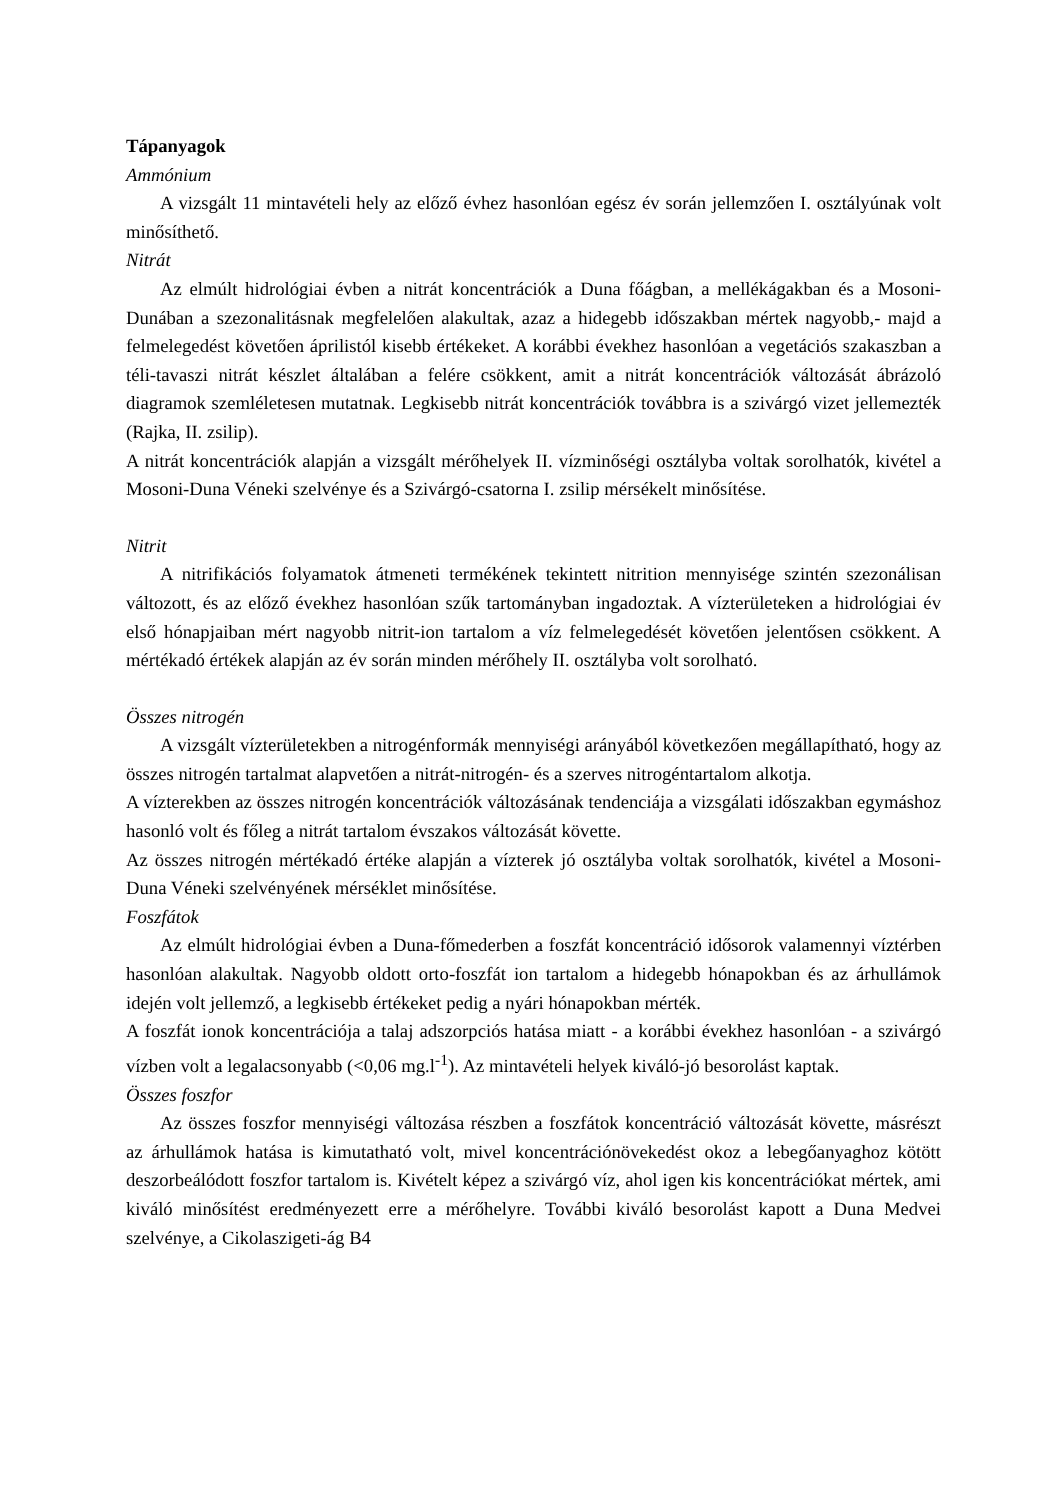Tápanyagok
Ammónium
A vizsgált 11 mintavételi hely az előző évhez hasonlóan egész év során jellemzően I. osztályúnak volt minősíthető.
Nitrát
Az elmúlt hidrológiai évben a nitrát koncentrációk a Duna főágban, a mellékágakban és a Mosoni-Dunában a szezonalitásnak megfelelően alakultak, azaz a hidegebb időszakban mértek nagyobb,- majd a felmelegedést követően áprilistól kisebb értékeket. A korábbi évekhez hasonlóan a vegetációs szakaszban a téli-tavaszi nitrát készlet általában a felére csökkent, amit a nitrát koncentrációk változását ábrázoló diagramok szemléletesen mutatnak. Legkisebb nitrát koncentrációk továbbra is a szivárgó vizet jellemezték (Rajka, II. zsilip).
A nitrát koncentrációk alapján a vizsgált mérőhelyek II. vízminőségi osztályba voltak sorolhatók, kivétel a Mosoni-Duna Véneki szelvénye és a Szivárgó-csatorna I. zsilip mérsékelt minősítése.
Nitrit
A nitrifikációs folyamatok átmeneti termékének tekintett nitrition mennyisége szintén szezonálisan változott, és az előző évekhez hasonlóan szűk tartományban ingadoztak. A vízterületeken a hidrológiai év első hónapjaiban mért nagyobb nitrit-ion tartalom a víz felmelegedését követően jelentősen csökkent. A mértékadó értékek alapján az év során minden mérőhely II. osztályba volt sorolható.
Összes nitrogén
A vizsgált vízterületekben a nitrogénformák mennyiségi arányából következően megállapítható, hogy az összes nitrogén tartalmat alapvetően a nitrát-nitrogén- és a szerves nitrogéntartalom alkotja.
A vízterekben az összes nitrogén koncentrációk változásának tendenciája a vizsgálati időszakban egymáshoz hasonló volt és főleg a nitrát tartalom évszakos változását követte.
Az összes nitrogén mértékadó értéke alapján a vízterek jó osztályba voltak sorolhatók, kivétel a Mosoni-Duna Véneki szelvényének mérséklet minősítése.
Foszfátok
Az elmúlt hidrológiai évben a Duna-főmederben a foszfát koncentráció idősorok valamennyi víztérben hasonlóan alakultak. Nagyobb oldott orto-foszfát ion tartalom a hidegebb hónapokban és az árhullámok idején volt jellemző, a legkisebb értékeket pedig a nyári hónapokban mérték.
A foszfát ionok koncentrációja a talaj adszorpciós hatása miatt - a korábbi évekhez hasonlóan - a szivárgó vízben volt a legalacsonyabb (<0,06 mg.l<sup>-1</sup>). Az mintavételi helyek kiváló-jó besorolást kaptak.
Összes foszfor
Az összes foszfor mennyiségi változása részben a foszfátok koncentráció változását követte, másrészt az árhullámok hatása is kimutatható volt, mivel koncentrációnövekedést okoz a lebegőanyaghoz kötött deszorbeálódott foszfor tartalom is. Kivételt képez a szivárgó víz, ahol igen kis koncentrációkat mértek, ami kiváló minősítést eredményezett erre a mérőhelyre. További kiváló besorolást kapott a Duna Medvei szelvénye, a Cikolaszigeti-ág B4